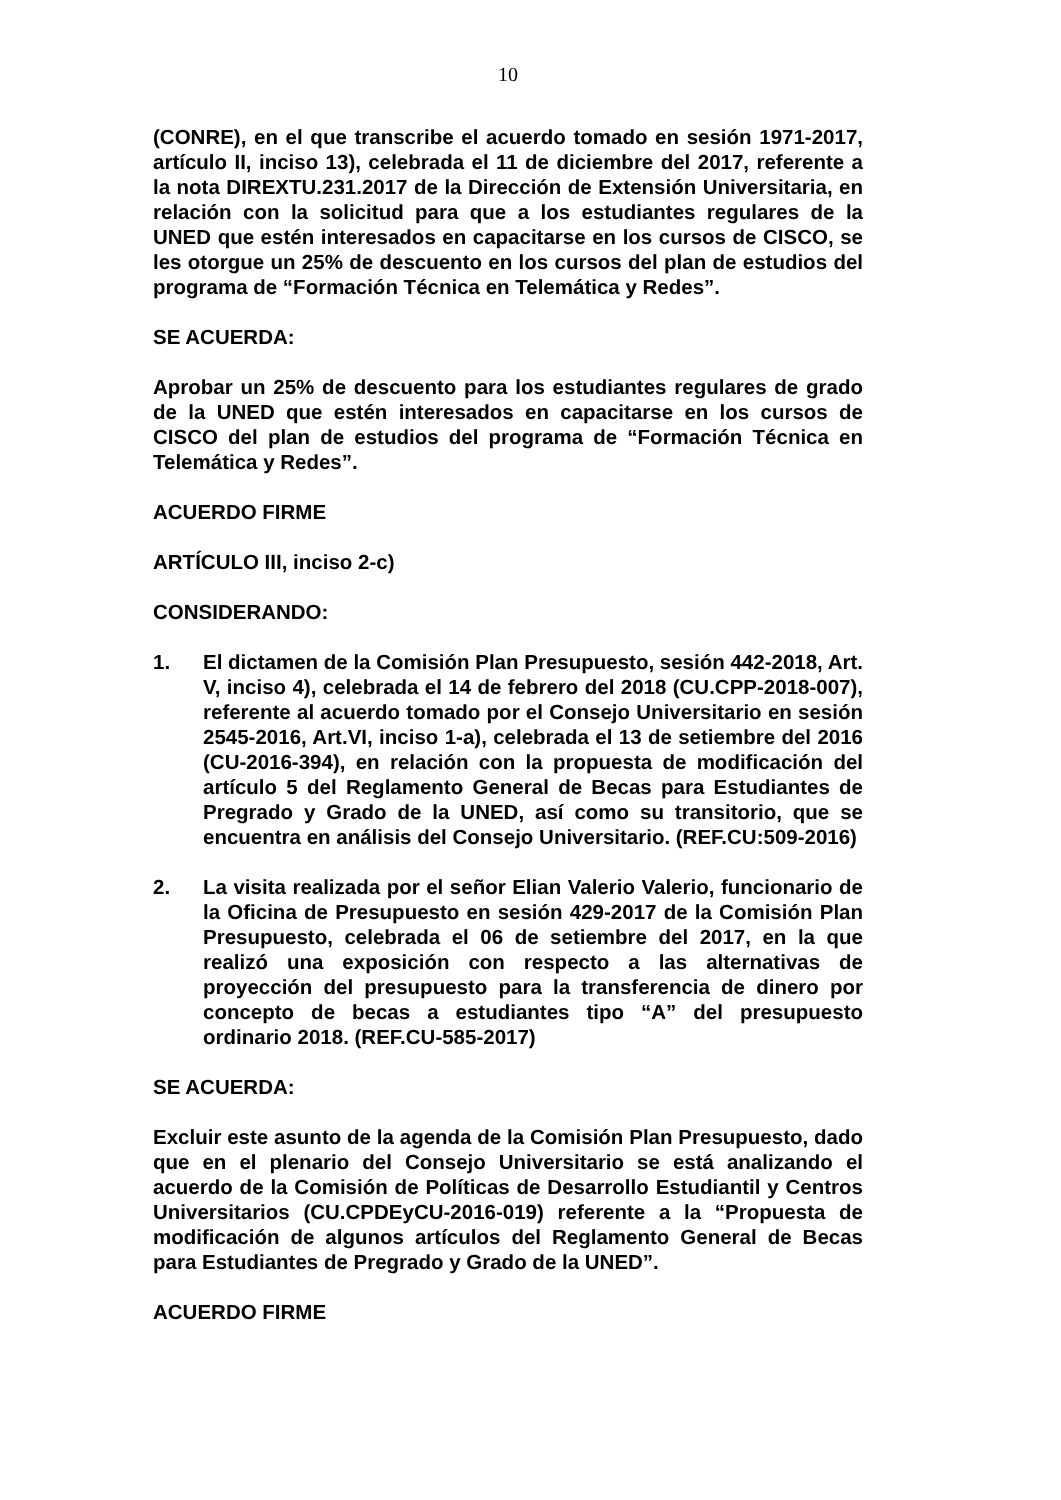10
(CONRE), en el que transcribe el acuerdo tomado en sesión 1971-2017, artículo II, inciso 13), celebrada el 11 de diciembre del 2017, referente a la nota DIREXTU.231.2017 de la Dirección de Extensión Universitaria, en relación con la solicitud para que a los estudiantes regulares de la UNED que estén interesados en capacitarse en los cursos de CISCO, se les otorgue un 25% de descuento en los cursos del plan de estudios del programa de “Formación Técnica en Telemática y Redes”.
SE ACUERDA:
Aprobar un 25% de descuento para los estudiantes regulares de grado de la UNED que estén interesados en capacitarse en los cursos de CISCO del plan de estudios del programa de “Formación Técnica en Telemática y Redes”.
ACUERDO FIRME
ARTÍCULO III, inciso 2-c)
CONSIDERANDO:
1. El dictamen de la Comisión Plan Presupuesto, sesión 442-2018, Art. V, inciso 4), celebrada el 14 de febrero del 2018 (CU.CPP-2018-007), referente al acuerdo tomado por el Consejo Universitario en sesión 2545-2016, Art.VI, inciso 1-a), celebrada el 13 de setiembre del 2016 (CU-2016-394), en relación con la propuesta de modificación del artículo 5 del Reglamento General de Becas para Estudiantes de Pregrado y Grado de la UNED, así como su transitorio, que se encuentra en análisis del Consejo Universitario. (REF.CU:509-2016)
2. La visita realizada por el señor Elian Valerio Valerio, funcionario de la Oficina de Presupuesto en sesión 429-2017 de la Comisión Plan Presupuesto, celebrada el 06 de setiembre del 2017, en la que realizó una exposición con respecto a las alternativas de proyección del presupuesto para la transferencia de dinero por concepto de becas a estudiantes tipo “A” del presupuesto ordinario 2018. (REF.CU-585-2017)
SE ACUERDA:
Excluir este asunto de la agenda de la Comisión Plan Presupuesto, dado que en el plenario del Consejo Universitario se está analizando el acuerdo de la Comisión de Políticas de Desarrollo Estudiantil y Centros Universitarios (CU.CPDEyCU-2016-019) referente a la “Propuesta de modificación de algunos artículos del Reglamento General de Becas para Estudiantes de Pregrado y Grado de la UNED”.
ACUERDO FIRME